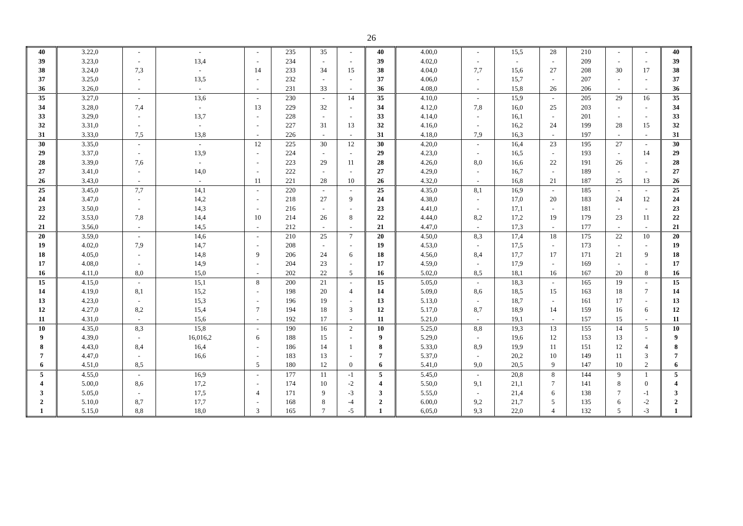26
| 40 | 3.22,0 | - | - | - | 235 | 35 | - | 40 | 4.00,0 | - | 15,5 | 28 | 210 | - | - | 40 |
| 39 | 3.23,0 | - | 13,4 | - | 234 | - | - | 39 | 4.02,0 | - | - | - | 209 | - | - | 39 |
| 38 | 3.24,0 | 7,3 | - | 14 | 233 | 34 | 15 | 38 | 4.04,0 | 7,7 | 15,6 | 27 | 208 | 30 | 17 | 38 |
| 37 | 3.25,0 | - | 13,5 | - | 232 | - | - | 37 | 4.06,0 | - | 15,7 | - | 207 | - | - | 37 |
| 36 | 3.26,0 | - | - | - | 231 | 33 | - | 36 | 4.08,0 | - | 15,8 | 26 | 206 | - | - | 36 |
| 35 | 3.27,0 | - | 13,6 | - | 230 | - | 14 | 35 | 4.10,0 | - | 15,9 | - | 205 | 29 | 16 | 35 |
| 34 | 3.28,0 | 7,4 | - | 13 | 229 | 32 | - | 34 | 4.12,0 | 7,8 | 16,0 | 25 | 203 | - | - | 34 |
| 33 | 3.29,0 | - | 13,7 | - | 228 | - | - | 33 | 4.14,0 | - | 16,1 | - | 201 | - | - | 33 |
| 32 | 3.31,0 | - | - | - | 227 | 31 | 13 | 32 | 4.16,0 | - | 16,2 | 24 | 199 | 28 | 15 | 32 |
| 31 | 3.33,0 | 7,5 | 13,8 | - | 226 | - | - | 31 | 4.18,0 | 7,9 | 16,3 | - | 197 | - | - | 31 |
| 30 | 3.35,0 | - | - | 12 | 225 | 30 | 12 | 30 | 4.20,0 | - | 16,4 | 23 | 195 | 27 | - | 30 |
| 29 | 3.37,0 | - | 13,9 | - | 224 | - | - | 29 | 4.23,0 | - | 16,5 | - | 193 | - | 14 | 29 |
| 28 | 3.39,0 | 7,6 | - | - | 223 | 29 | 11 | 28 | 4.26,0 | 8,0 | 16,6 | 22 | 191 | 26 | - | 28 |
| 27 | 3.41,0 | - | 14,0 | - | 222 | - | - | 27 | 4.29,0 | - | 16,7 | - | 189 | - | - | 27 |
| 26 | 3.43,0 | - | - | 11 | 221 | 28 | 10 | 26 | 4.32,0 | - | 16,8 | 21 | 187 | 25 | 13 | 26 |
| 25 | 3.45,0 | 7,7 | 14,1 | - | 220 | - | - | 25 | 4.35,0 | 8,1 | 16,9 | - | 185 | - | - | 25 |
| 24 | 3.47,0 | - | 14,2 | - | 218 | 27 | 9 | 24 | 4.38,0 | - | 17,0 | 20 | 183 | 24 | 12 | 24 |
| 23 | 3.50,0 | - | 14,3 | - | 216 | - | - | 23 | 4.41,0 | - | 17,1 | - | 181 | - | - | 23 |
| 22 | 3.53,0 | 7,8 | 14,4 | 10 | 214 | 26 | 8 | 22 | 4.44,0 | 8,2 | 17,2 | 19 | 179 | 23 | 11 | 22 |
| 21 | 3.56,0 | - | 14,5 | - | 212 | - | - | 21 | 4.47,0 | - | 17,3 | - | 177 | - | - | 21 |
| 20 | 3.59,0 | - | 14,6 | - | 210 | 25 | 7 | 20 | 4.50,0 | 8,3 | 17,4 | 18 | 175 | 22 | 10 | 20 |
| 19 | 4.02,0 | 7,9 | 14,7 | - | 208 | - | - | 19 | 4.53,0 | - | 17,5 | - | 173 | - | - | 19 |
| 18 | 4.05,0 | - | 14,8 | 9 | 206 | 24 | 6 | 18 | 4.56,0 | 8,4 | 17,7 | 17 | 171 | 21 | 9 | 18 |
| 17 | 4.08,0 | - | 14,9 | - | 204 | 23 | - | 17 | 4.59,0 | - | 17,9 | - | 169 | - | - | 17 |
| 16 | 4.11,0 | 8,0 | 15,0 | - | 202 | 22 | 5 | 16 | 5.02,0 | 8,5 | 18,1 | 16 | 167 | 20 | 8 | 16 |
| 15 | 4.15,0 | - | 15,1 | 8 | 200 | 21 | - | 15 | 5.05,0 | - | 18,3 | - | 165 | 19 | - | 15 |
| 14 | 4.19,0 | 8,1 | 15,2 | - | 198 | 20 | 4 | 14 | 5.09,0 | 8,6 | 18,5 | 15 | 163 | 18 | 7 | 14 |
| 13 | 4.23,0 | - | 15,3 | - | 196 | 19 | - | 13 | 5.13,0 | - | 18,7 | - | 161 | 17 | - | 13 |
| 12 | 4.27,0 | 8,2 | 15,4 | 7 | 194 | 18 | 3 | 12 | 5.17,0 | 8,7 | 18,9 | 14 | 159 | 16 | 6 | 12 |
| 11 | 4.31,0 | - | 15,6 | - | 192 | 17 | - | 11 | 5.21,0 | - | 19,1 | - | 157 | 15 | - | 11 |
| 10 | 4.35,0 | 8,3 | 15,8 | - | 190 | 16 | 2 | 10 | 5.25,0 | 8,8 | 19,3 | 13 | 155 | 14 | 5 | 10 |
| 9 | 4.39,0 | - | 16,016,2 | 6 | 188 | 15 | - | 9 | 5.29,0 | - | 19,6 | 12 | 153 | 13 | - | 9 |
| 8 | 4.43,0 | 8,4 | 16,4 | - | 186 | 14 | 1 | 8 | 5.33,0 | 8,9 | 19,9 | 11 | 151 | 12 | 4 | 8 |
| 7 | 4.47,0 | - | 16,6 | - | 183 | 13 | - | 7 | 5.37,0 | - | 20,2 | 10 | 149 | 11 | 3 | 7 |
| 6 | 4.51,0 | 8,5 | | 5 | 180 | 12 | 0 | 6 | 5.41,0 | 9,0 | 20,5 | 9 | 147 | 10 | 2 | 6 |
| 5 | 4.55,0 | - | 16,9 | - | 177 | 11 | -1 | 5 | 5.45,0 | - | 20,8 | 8 | 144 | 9 | 1 | 5 |
| 4 | 5.00,0 | 8,6 | 17,2 | - | 174 | 10 | -2 | 4 | 5.50,0 | 9,1 | 21,1 | 7 | 141 | 8 | 0 | 4 |
| 3 | 5.05,0 | - | 17,5 | 4 | 171 | 9 | -3 | 3 | 5.55,0 | - | 21,4 | 6 | 138 | 7 | -1 | 3 |
| 2 | 5.10,0 | 8,7 | 17,7 | - | 168 | 8 | -4 | 2 | 6.00,0 | 9,2 | 21,7 | 5 | 135 | 6 | -2 | 2 |
| 1 | 5.15,0 | 8,8 | 18,0 | 3 | 165 | 7 | -5 | 1 | 6,05,0 | 9,3 | 22,0 | 4 | 132 | 5 | -3 | 1 |